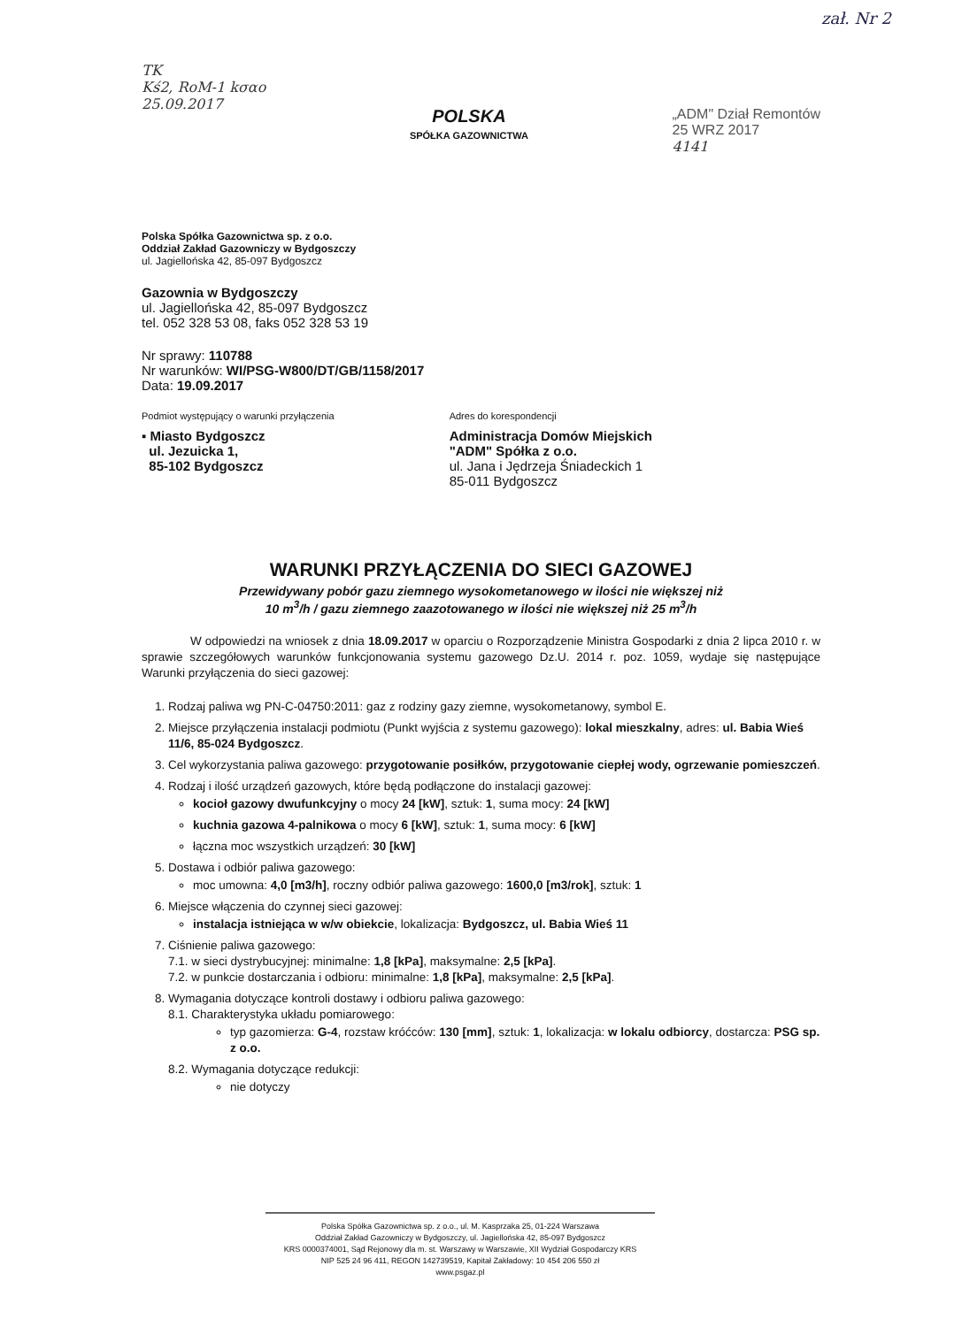TK
Kś2, RoM-1 kσαo
25.09.2017
POLSKA
SPÓŁKA GAZOWNICTWA
„ADM" Dział Remontów
25 WRZ 2017
4141
zał. Nr 2
Polska Spółka Gazownictwa sp. z o.o.
Oddział Zakład Gazowniczy w Bydgoszczy
ul. Jagiellońska 42, 85-097 Bydgoszcz
Gazownia w Bydgoszczy
ul. Jagiellońska 42, 85-097 Bydgoszcz
tel. 052 328 53 08, faks 052 328 53 19
Nr sprawy: 110788
Nr warunków: WI/PSG-W800/DT/GB/1158/2017
Data: 19.09.2017
Podmiot występujący o warunki przyłączenia
▪ Miasto Bydgoszcz
ul. Jezuicka 1,
85-102 Bydgoszcz
Adres do korespondencji
Administracja Domów Miejskich
"ADM" Spółka z o.o.
ul. Jana i Jędrzeja Śniadeckich 1
85-011 Bydgoszcz
WARUNKI PRZYŁĄCZENIA DO SIECI GAZOWEJ
Przewidywany pobór gazu ziemnego wysokometanowego w ilości nie większej niż
10 m<sup>3</sup>/h / gazu ziemnego zaazotowanego w ilości nie większej niż 25 m<sup>3</sup>/h
W odpowiedzi na wniosek z dnia 18.09.2017 w oparciu o Rozporządzenie Ministra Gospodarki z dnia 2 lipca 2010 r. w sprawie szczegółowych warunków funkcjonowania systemu gazowego Dz.U. 2014 r. poz. 1059, wydaje się następujące Warunki przyłączenia do sieci gazowej:
1. Rodzaj paliwa wg PN-C-04750:2011: gaz z rodziny gazy ziemne, wysokometanowy, symbol E.
2. Miejsce przyłączenia instalacji podmiotu (Punkt wyjścia z systemu gazowego): lokal mieszkalny, adres: ul. Babia Wieś 11/6, 85-024 Bydgoszcz.
3. Cel wykorzystania paliwa gazowego: przygotowanie posiłków, przygotowanie ciepłej wody, ogrzewanie pomieszczeń.
4. Rodzaj i ilość urządzeń gazowych, które będą podłączone do instalacji gazowej:
kocioł gazowy dwufunkcyjny o mocy 24 [kW], sztuk: 1, suma mocy: 24 [kW]
kuchnia gazowa 4-palnikowa o mocy 6 [kW], sztuk: 1, suma mocy: 6 [kW]
łączna moc wszystkich urządzeń: 30 [kW]
5. Dostawa i odbiór paliwa gazowego:
moc umowna: 4,0 [m3/h], roczny odbiór paliwa gazowego: 1600,0 [m3/rok], sztuk: 1
6. Miejsce włączenia do czynnej sieci gazowej:
instalacja istniejąca w w/w obiekcie, lokalizacja: Bydgoszcz, ul. Babia Wieś 11
7. Ciśnienie paliwa gazowego:
7.1. w sieci dystrybucyjnej: minimalne: 1,8 [kPa], maksymalne: 2,5 [kPa].
7.2. w punkcie dostarczania i odbioru: minimalne: 1,8 [kPa], maksymalne: 2,5 [kPa].
8. Wymagania dotyczące kontroli dostawy i odbioru paliwa gazowego:
8.1. Charakterystyka układu pomiarowego:
typ gazomierza: G-4, rozstaw króćców: 130 [mm], sztuk: 1, lokalizacja: w lokalu odbiorcy, dostarcza: PSG sp. z o.o.
8.2. Wymagania dotyczące redukcji:
nie dotyczy
Polska Spółka Gazownictwa sp. z o.o., ul. M. Kasprzaka 25, 01-224 Warszawa
Oddział Zakład Gazowniczy w Bydgoszczy, ul. Jagiellońska 42, 85-097 Bydgoszcz
KRS 0000374001, Sąd Rejonowy dla m. st. Warszawy w Warszawie, XII Wydział Gospodarczy KRS
NIP 525 24 96 411, REGON 142739519, Kapitał Zakładowy: 10 454 206 550 zł
www.psgaz.pl